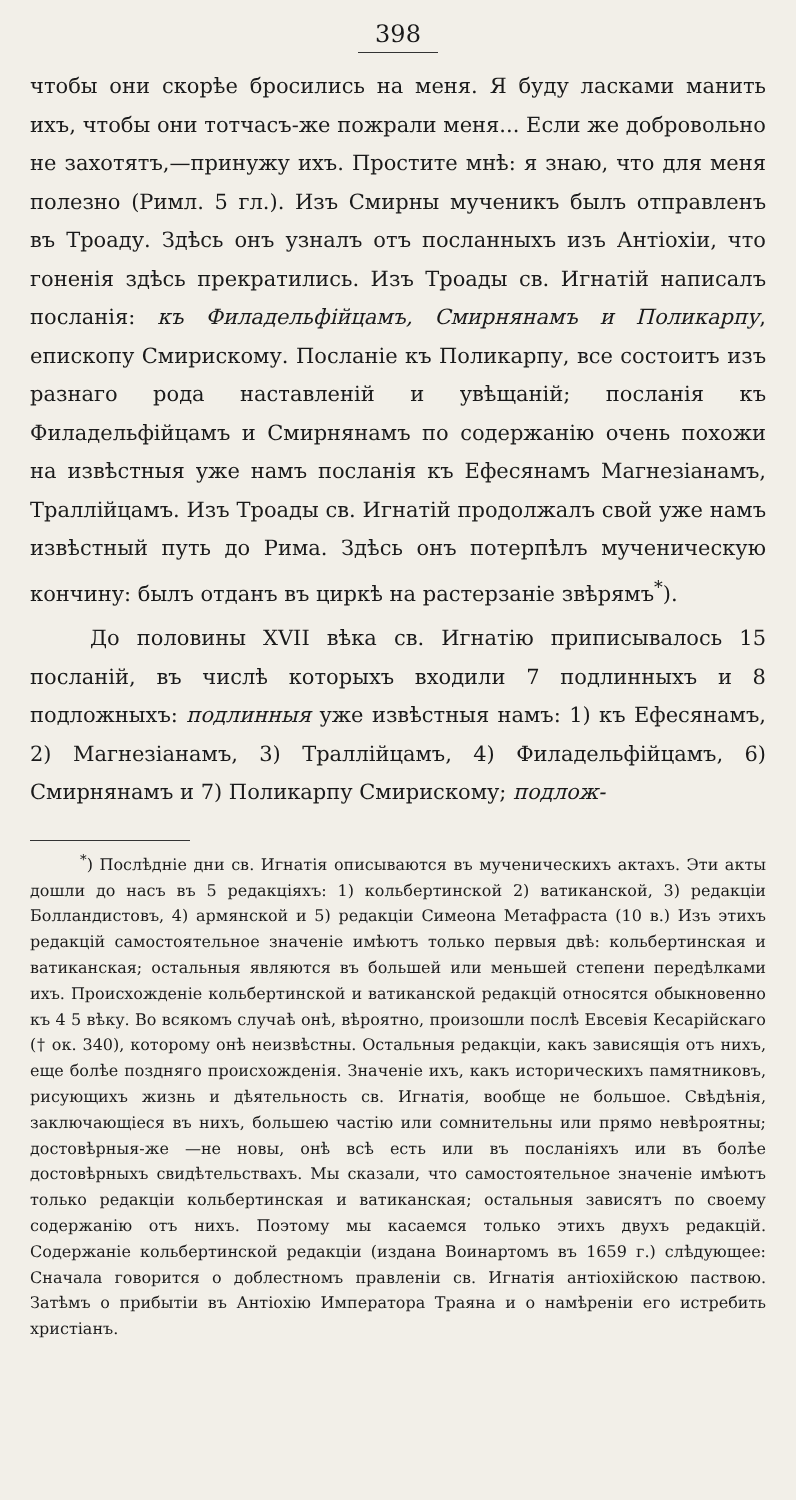398
чтобы они скорѣе бросились на меня. Я буду ласками манить ихъ, чтобы они тотчасъ-же пожрали меня... Если же добровольно не захотятъ,—принужу ихъ. Простите мнѣ: я знаю, что для меня полезно (Римл. 5 гл.). Изъ Смирны мученикъ былъ отправленъ въ Троаду. Здѣсь онъ узналъ отъ посланныхъ изъ Антіохіи, что гоненія здѣсь прекратились. Изъ Троады св. Игнатій написалъ посланія: къ Филадельфійцамъ, Смирнянамъ и Поликарпу, епископу Смирискому. Посланіе къ Поликарпу, все состоитъ изъ разнаго рода наставленій и увѣщаній; посланія къ Филадельфійцамъ и Смирнянамъ по содержанію очень похожи на извѣстныя уже намъ посланія къ Ефесянамъ Магнезіанамъ, Траллійцамъ. Изъ Троады св. Игнатій продолжалъ свой уже намъ извѣстный путь до Рима. Здѣсь онъ потерпѣлъ мученическую кончину: былъ отданъ въ циркѣ на растерзаніе звѣрямъ<sup>*</sup>).
До половины XVII вѣка св. Игнатію приписывалось 15 посланій, въ числѣ которыхъ входили 7 подлинныхъ и 8 подложныхъ: подлинныя уже извѣстныя намъ: 1) къ Ефесянамъ, 2) Магнезіанамъ, 3) Траллійцамъ, 4) Филадельфійцамъ, 6) Смирнянамъ и 7) Поликарпу Смирискому; подлож-
<sup>*</sup>) Послѣдніе дни св. Игнатія описываются въ мученическихъ актахъ. Эти акты дошли до насъ въ 5 редакціяхъ: 1) кольбертинской 2) ватиканской, 3) редакціи Болландистовъ, 4) армянской и 5) редакціи Симеона Метафраста (10 в.) Изъ этихъ редакцій самостоятельное значеніе имѣютъ только первыя двѣ: кольбертинская и ватиканская; остальныя являются въ большей или меньшей степени передѣлками ихъ. Происхожденіе кольбертинской и ватиканской редакцій относятся обыкновенно къ 4 5 вѣку. Во всякомъ случаѣ онѣ, вѣроятно, произошли послѣ Евсевія Кесарійскаго († ок. 340), которому онѣ неизвѣстны. Остальныя редакціи, какъ зависящія отъ нихъ, еще болѣе поздняго происхожденія. Значеніе ихъ, какъ историческихъ памятниковъ, рисующихъ жизнь и дѣятельность св. Игнатія, вообще не большое. Свѣдѣнія, заключающіеся въ нихъ, большею частію или сомнительны или прямо невѣроятны; достовѣрныя-же —не новы, онѣ всѣ есть или въ посланіяхъ или въ болѣе достовѣрныхъ свидѣтельствахъ. Мы сказали, что самостоятельное значеніе имѣютъ только редакціи кольбертинская и ватиканская; остальныя зависятъ по своему содержанію отъ нихъ. Поэтому мы касаемся только этихъ двухъ редакцій. Содержаніе кольбертинской редакціи (издана Воинартомъ въ 1659 г.) слѣдующее: Сначала говорится о доблестномъ правленіи св. Игнатія антіохійскою паствою. Затѣмъ о прибытіи въ Антіохію Императора Траяна и о намѣреніи его истребить христіанъ.